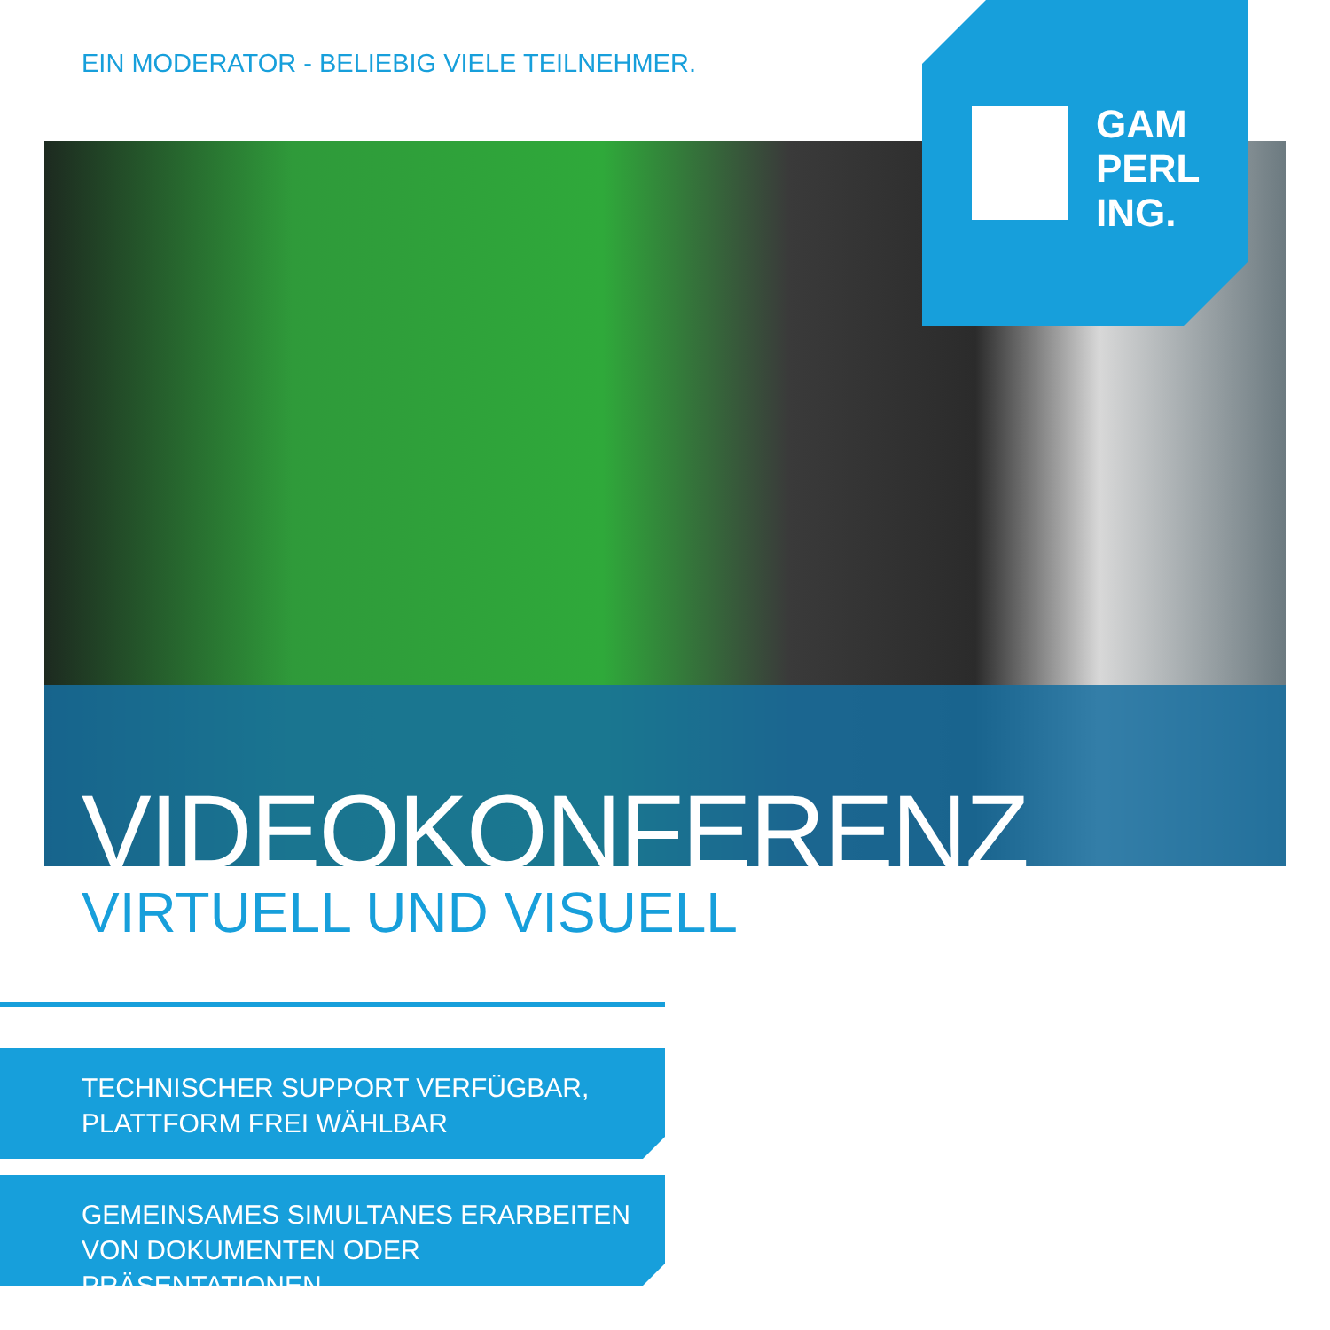EIN MODERATOR - BELIEBIG VIELE TEILNEHMER.
GAM
PERL
ING.
VIDEOKONFERENZ
VIRTUELL UND VISUELL
TECHNISCHER SUPPORT VERFÜGBAR,
PLATTFORM FREI WÄHLBAR
GEMEINSAMES SIMULTANES ERARBEITEN
VON DOKUMENTEN ODER PRÄSENTATIONEN